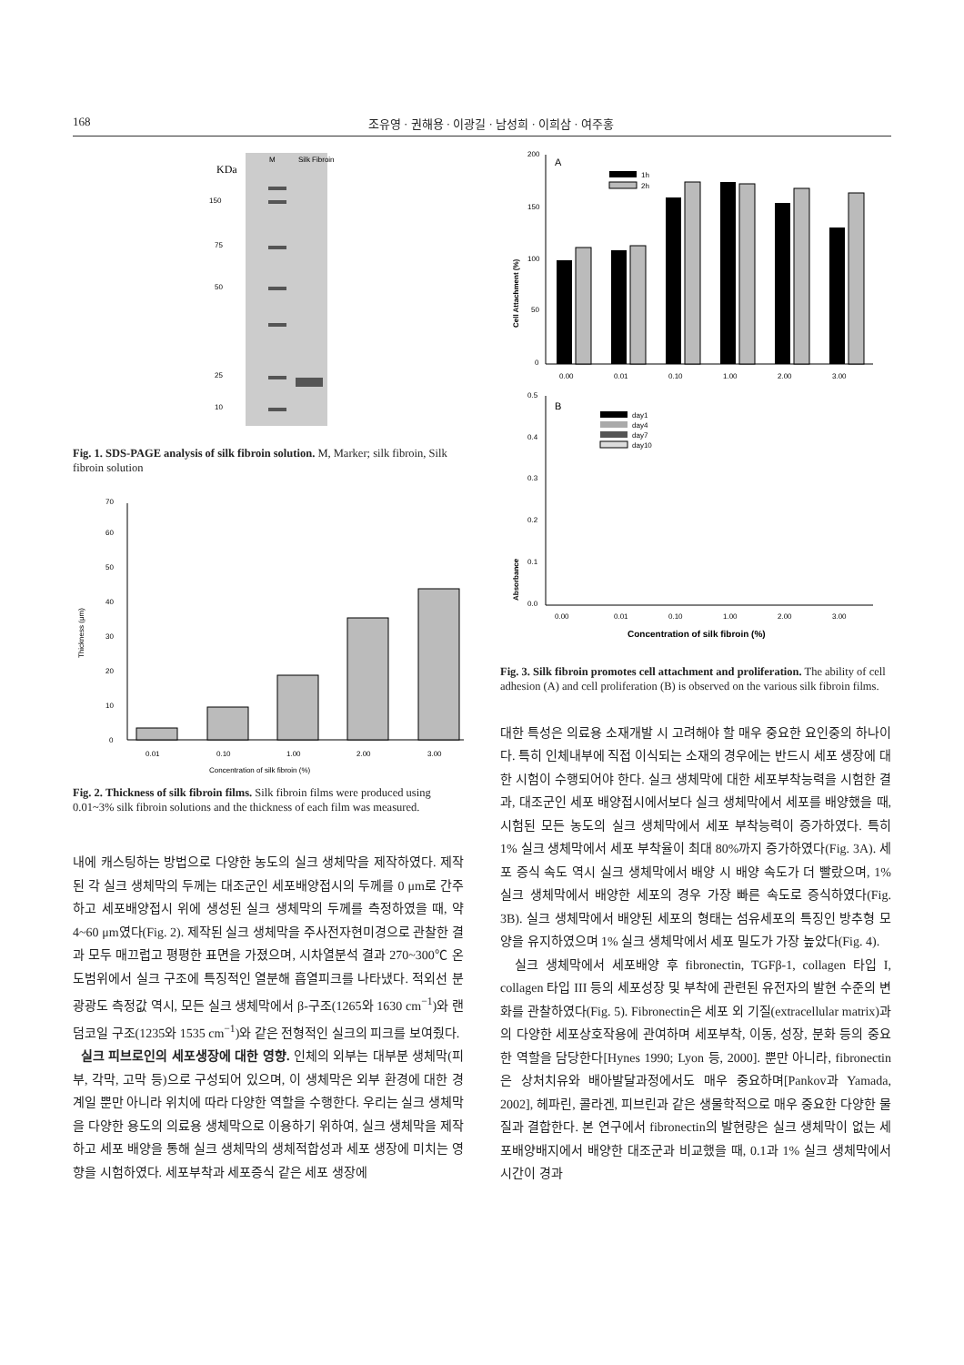168 조유영 · 권해용 · 이광길 · 남성희 · 이희삼 · 여주홍
KDa
M
Silk Fibroin
150
75
50
25
10
Fig. 1. SDS-PAGE analysis of silk fibroin solution. M, Marker; silk fibroin, Silk fibroin solution
0
10
20
30
40
50
60
70
0.01
0.10
1.00
2.00
3.00
Concentration of silk fibroin (%)
Thickness (μm)
Fig. 2. Thickness of silk fibroin films. Silk fibroin films were produced using 0.01~3% silk fibroin solutions and the thickness of each film was measured.
내에 캐스팅하는 방법으로 다양한 농도의 실크 생체막을 제작하였다. 제작된 각 실크 생체막의 두께는 대조군인 세포배양접시의 두께를 0 μm로 간주하고 세포배양접시 위에 생성된 실크 생체막의 두께를 측정하였을 때, 약 4~60 μm였다(Fig. 2). 제작된 실크 생체막을 주사전자현미경으로 관찰한 결과 모두 매끄럽고 평평한 표면을 가졌으며, 시차열분석 결과 270~300℃ 온도범위에서 실크 구조에 특징적인 열분해 흡열피크를 나타냈다. 적외선 분광광도 측정값 역시, 모든 실크 생체막에서 β-구조(1265와 1630 cm<sup>−1</sup>)와 랜덤코일 구조(1235와 1535 cm<sup>−1</sup>)와 같은 전형적인 실크의 피크를 보여줬다.
실크 피브로인의 세포생장에 대한 영향. 인체의 외부는 대부분 생체막(피부, 각막, 고막 등)으로 구성되어 있으며, 이 생체막은 외부 환경에 대한 경계일 뿐만 아니라 위치에 따라 다양한 역할을 수행한다. 우리는 실크 생체막을 다양한 용도의 의료용 생체막으로 이용하기 위하여, 실크 생체막을 제작하고 세포 배양을 통해 실크 생체막의 생체적합성과 세포 생장에 미치는 영향을 시험하였다. 세포부착과 세포증식 같은 세포 생장에
Cell Attachment (%)
200
150
100
50
0
A
1h
2h
0.00
0.01
0.10
1.00
2.00
3.00
Absorbance
0.5
0.4
0.3
0.2
0.1
0.0
B
day1
day4
day7
day10
0.00
0.01
0.10
1.00
2.00
3.00
Concentration of silk fibroin (%)
Fig. 3. Silk fibroin promotes cell attachment and proliferation. The ability of cell adhesion (A) and cell proliferation (B) is observed on the various silk fibroin films.
대한 특성은 의료용 소재개발 시 고려해야 할 매우 중요한 요인중의 하나이다. 특히 인체내부에 직접 이식되는 소재의 경우에는 반드시 세포 생장에 대한 시험이 수행되어야 한다. 실크 생체막에 대한 세포부착능력을 시험한 결과, 대조군인 세포 배양접시에서보다 실크 생체막에서 세포를 배양했을 때, 시험된 모든 농도의 실크 생체막에서 세포 부착능력이 증가하였다. 특히 1% 실크 생체막에서 세포 부착율이 최대 80%까지 증가하였다(Fig. 3A). 세포 증식 속도 역시 실크 생체막에서 배양 시 배양 속도가 더 빨랐으며, 1% 실크 생체막에서 배양한 세포의 경우 가장 빠른 속도로 증식하였다(Fig. 3B). 실크 생체막에서 배양된 세포의 형태는 섬유세포의 특징인 방추형 모양을 유지하였으며 1% 실크 생체막에서 세포 밀도가 가장 높았다(Fig. 4).
실크 생체막에서 세포배양 후 fibronectin, TGFβ-1, collagen 타입 I, collagen 타입 III 등의 세포성장 및 부착에 관련된 유전자의 발현 수준의 변화를 관찰하였다(Fig. 5). Fibronectin은 세포 외 기질(extracellular matrix)과의 다양한 세포상호작용에 관여하며 세포부착, 이동, 성장, 분화 등의 중요한 역할을 담당한다[Hynes 1990; Lyon 등, 2000]. 뿐만 아니라, fibronectin은 상처치유와 배아발달과정에서도 매우 중요하며[Pankov과 Yamada, 2002], 헤파린, 콜라겐, 피브린과 같은 생물학적으로 매우 중요한 다양한 물질과 결합한다. 본 연구에서 fibronectin의 발현량은 실크 생체막이 없는 세포배양배지에서 배양한 대조군과 비교했을 때, 0.1과 1% 실크 생체막에서 시간이 경과